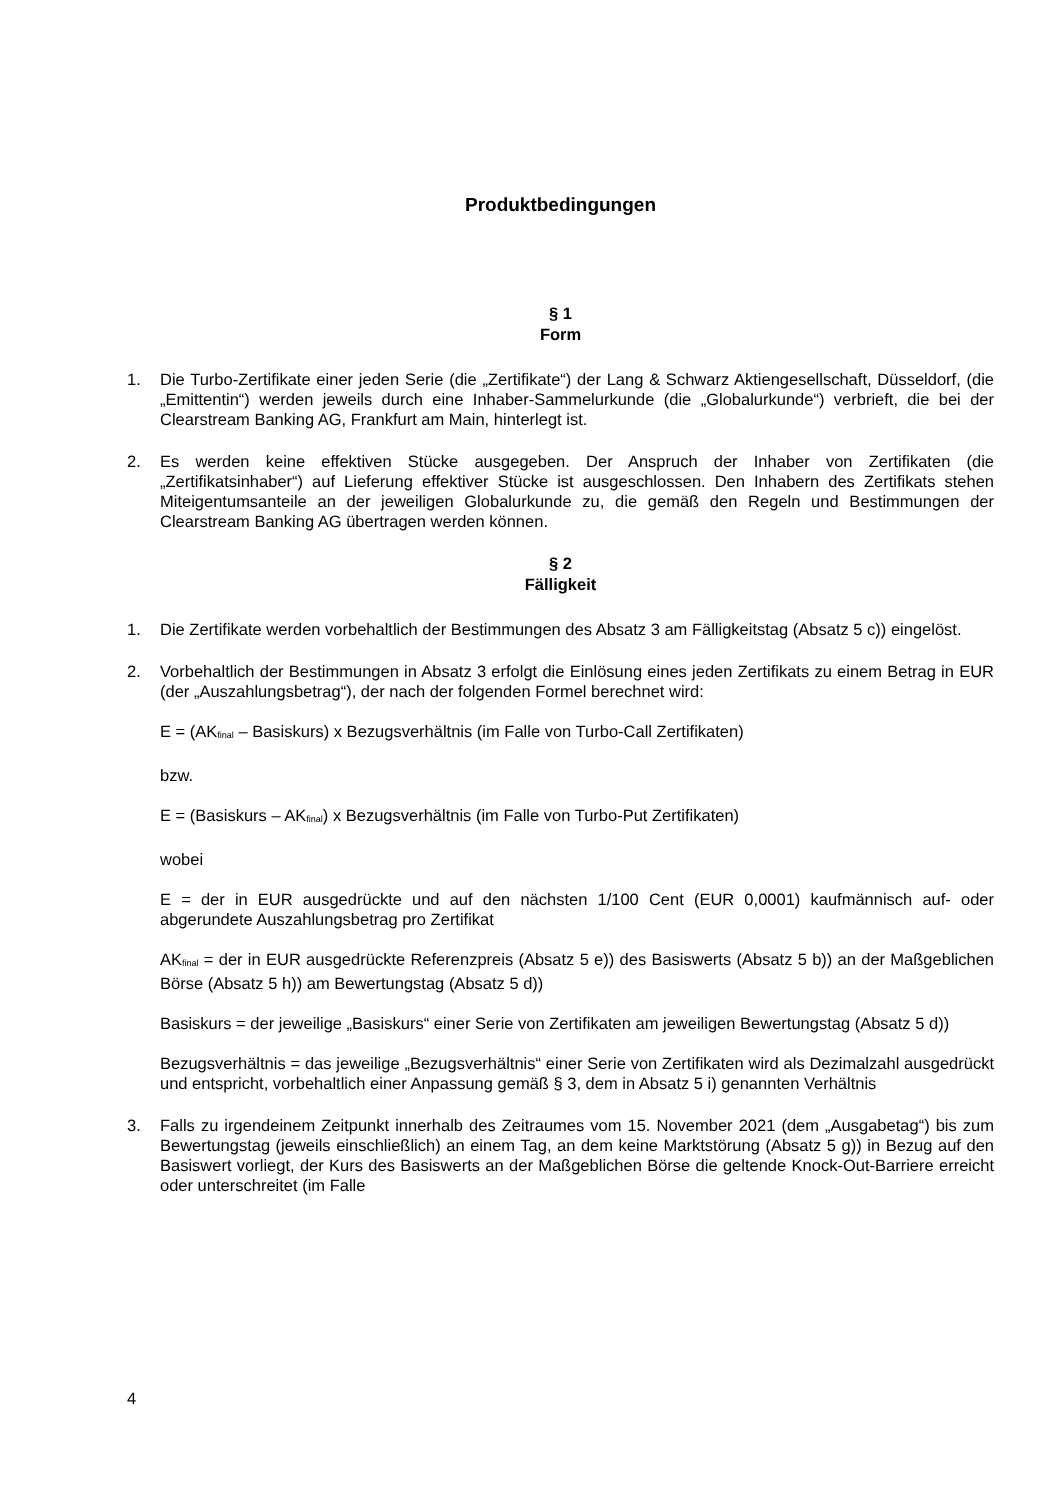Produktbedingungen
§ 1
Form
1. Die Turbo-Zertifikate einer jeden Serie (die „Zertifikate“) der Lang & Schwarz Aktiengesellschaft, Düsseldorf, (die „Emittentin“) werden jeweils durch eine Inhaber-Sammelurkunde (die „Globalurkunde“) verbrieft, die bei der Clearstream Banking AG, Frankfurt am Main, hinterlegt ist.
2. Es werden keine effektiven Stücke ausgegeben. Der Anspruch der Inhaber von Zertifikaten (die „Zertifikatsinhaber“) auf Lieferung effektiver Stücke ist ausgeschlossen. Den Inhabern des Zertifikats stehen Miteigentumsanteile an der jeweiligen Globalurkunde zu, die gemäß den Regeln und Bestimmungen der Clearstream Banking AG übertragen werden können.
§ 2
Fälligkeit
1. Die Zertifikate werden vorbehaltlich der Bestimmungen des Absatz 3 am Fälligkeitstag (Absatz 5 c)) eingelöst.
2. Vorbehaltlich der Bestimmungen in Absatz 3 erfolgt die Einlösung eines jeden Zertifikats zu einem Betrag in EUR (der „Auszahlungsbetrag“), der nach der folgenden Formel berechnet wird:
E = (AK<sub>final</sub> – Basiskurs) x Bezugsverhältnis (im Falle von Turbo-Call Zertifikaten)
bzw.
E = (Basiskurs – AK<sub>final</sub>) x Bezugsverhältnis (im Falle von Turbo-Put Zertifikaten)
wobei
E = der in EUR ausgedrückte und auf den nächsten 1/100 Cent (EUR 0,0001) kaufmännisch auf- oder abgerundete Auszahlungsbetrag pro Zertifikat
AK<sub>final</sub> = der in EUR ausgedrückte Referenzpreis (Absatz 5 e)) des Basiswerts (Absatz 5 b)) an der Maßgeblichen Börse (Absatz 5 h)) am Bewertungstag (Absatz 5 d))
Basiskurs = der jeweilige „Basiskurs“ einer Serie von Zertifikaten am jeweiligen Bewertungstag (Absatz 5 d))
Bezugsverhältnis = das jeweilige „Bezugsverhältnis“ einer Serie von Zertifikaten wird als Dezimalzahl ausgedrückt und entspricht, vorbehaltlich einer Anpassung gemäß § 3, dem in Absatz 5 i) genannten Verhältnis
3. Falls zu irgendeinem Zeitpunkt innerhalb des Zeitraumes vom 15. November 2021 (dem „Ausgabetag“) bis zum Bewertungstag (jeweils einschließlich) an einem Tag, an dem keine Marktstörung (Absatz 5 g)) in Bezug auf den Basiswert vorliegt, der Kurs des Basiswerts an der Maßgeblichen Börse die geltende Knock-Out-Barriere erreicht oder unterschreitet (im Falle
4